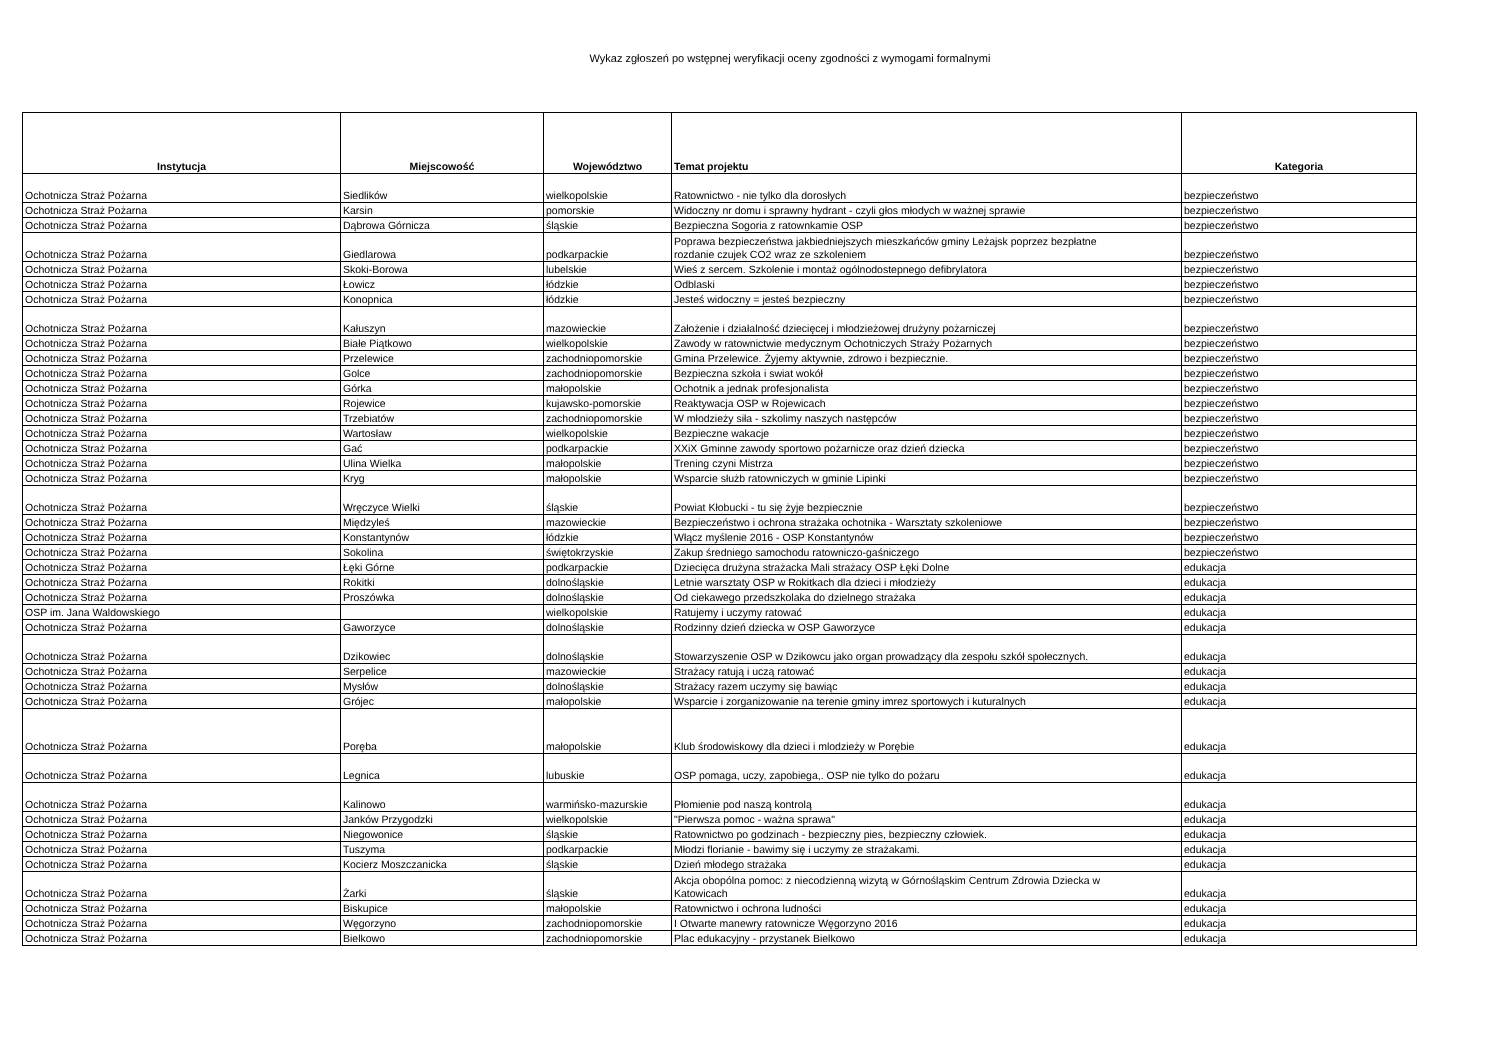Wykaz zgłoszeń po wstępnej weryfikacji oceny zgodności z wymogami formalnymi
| Instytucja | Miejscowość | Województwo | Temat projektu | Kategoria |
| --- | --- | --- | --- | --- |
| Ochotnicza Straż Pożarna | Siedlików | wielkopolskie | Ratownictwo - nie tylko dla dorosłych | bezpieczeństwo |
| Ochotnicza Straż Pożarna | Karsin | pomorskie | Widoczny nr domu i sprawny hydrant - czyli głos młodych w ważnej sprawie | bezpieczeństwo |
| Ochotnicza Straż Pożarna | Dąbrowa Górnicza | śląskie | Bezpieczna Sogoria z ratownkamie OSP | bezpieczeństwo |
| Ochotnicza Straż Pożarna | Giedlarowa | podkarpackie | Poprawa bezpieczeństwa jakbiedniejszych mieszkańców gminy Leżajsk poprzez bezpłatne rozdanie czujek CO2 wraz ze szkoleniem | bezpieczeństwo |
| Ochotnicza Straż Pożarna | Skoki-Borowa | lubelskie | Wieś z sercem. Szkolenie i montaż ogólnodostepnego defibrylatora | bezpieczeństwo |
| Ochotnicza Straż Pożarna | Łowicz | łódzkie | Odblaski | bezpieczeństwo |
| Ochotnicza Straż Pożarna | Konopnica | łódzkie | Jesteś widoczny = jesteś bezpieczny | bezpieczeństwo |
| Ochotnicza Straż Pożarna | Kałuszyn | mazowieckie | Założenie i działalność dziecięcej i młodzieżowej drużyny pożarniczej | bezpieczeństwo |
| Ochotnicza Straż Pożarna | Białe Piątkowo | wielkopolskie | Zawody w ratownictwie medycznym Ochotniczych Straży Pożarnych | bezpieczeństwo |
| Ochotnicza Straż Pożarna | Przelewice | zachodniopomorskie | Gmina Przelewice. Żyjemy aktywnie, zdrowo i bezpiecznie. | bezpieczeństwo |
| Ochotnicza Straż Pożarna | Golce | zachodniopomorskie | Bezpieczna szkoła i swiat wokół | bezpieczeństwo |
| Ochotnicza Straż Pożarna | Górka | małopolskie | Ochotnik a jednak profesjonalista | bezpieczeństwo |
| Ochotnicza Straż Pożarna | Rojewice | kujawsko-pomorskie | Reaktywacja OSP w Rojewicach | bezpieczeństwo |
| Ochotnicza Straż Pożarna | Trzebiatów | zachodniopomorskie | W młodzieży siła - szkolimy naszych następców | bezpieczeństwo |
| Ochotnicza Straż Pożarna | Wartosław | wielkopolskie | Bezpieczne wakacje | bezpieczeństwo |
| Ochotnicza Straż Pożarna | Gać | podkarpackie | XXiX Gminne zawody sportowo pożarnicze oraz dzień dziecka | bezpieczeństwo |
| Ochotnicza Straż Pożarna | Ulina Wielka | małopolskie | Trening czyni Mistrza | bezpieczeństwo |
| Ochotnicza Straż Pożarna | Kryg | małopolskie | Wsparcie służb ratowniczych w gminie Lipinki | bezpieczeństwo |
| Ochotnicza Straż Pożarna | Wręczyce Wielki | śląskie | Powiat Kłobucki - tu się żyje bezpiecznie | bezpieczeństwo |
| Ochotnicza Straż Pożarna | Międzyleś | mazowieckie | Bezpieczeństwo i ochrona strażaka ochotnika - Warsztaty szkoleniowe | bezpieczeństwo |
| Ochotnicza Straż Pożarna | Konstantynów | łódzkie | Włącz myślenie 2016 - OSP Konstantynów | bezpieczeństwo |
| Ochotnicza Straż Pożarna | Sokolina | świętokrzyskie | Zakup średniego samochodu ratowniczo-gaśniczego | bezpieczeństwo |
| Ochotnicza Straż Pożarna | Łęki Górne | podkarpackie | Dziecięca drużyna strażacka Mali strażacy OSP Łęki Dolne | edukacja |
| Ochotnicza Straż Pożarna | Rokitki | dolnośląskie | Letnie warsztaty OSP w Rokitkach dla dzieci i młodzieży | edukacja |
| Ochotnicza Straż Pożarna | Proszówka | dolnośląskie | Od ciekawego przedszkolaka do dzielnego strażaka | edukacja |
| OSP im. Jana Waldowskiego | | wielkopolskie | Ratujemy i uczymy ratować | edukacja |
| Ochotnicza Straż Pożarna | Gaworzyce | dolnośląskie | Rodzinny dzień dziecka w OSP Gaworzyce | edukacja |
| Ochotnicza Straż Pożarna | Dzikowiec | dolnośląskie | Stowarzyszenie OSP w Dzikowcu jako organ prowadzący dla zespołu szkół społecznych. | edukacja |
| Ochotnicza Straż Pożarna | Serpelice | mazowieckie | Strażacy ratują i uczą ratować | edukacja |
| Ochotnicza Straż Pożarna | Mysłów | dolnośląskie | Strażacy razem uczymy się bawiąc | edukacja |
| Ochotnicza Straż Pożarna | Grójec | małopolskie | Wsparcie i zorganizowanie na terenie gminy imrez sportowych i kuturalnych | edukacja |
| Ochotnicza Straż Pożarna | Poręba | małopolskie | Klub środowiskowy dla dzieci i mlodzieży w Porębie | edukacja |
| Ochotnicza Straż Pożarna | Legnica | lubuskie | OSP pomaga, uczy, zapobiega,. OSP nie tylko do pożaru | edukacja |
| Ochotnicza Straż Pożarna | Kalinowo | warmińsko-mazurskie | Płomienie pod naszą kontrolą | edukacja |
| Ochotnicza Straż Pożarna | Janków Przygodzki | wielkopolskie | "Pierwsza pomoc - ważna sprawa" | edukacja |
| Ochotnicza Straż Pożarna | Niegowonice | śląskie | Ratownictwo po godzinach - bezpieczny pies, bezpieczny człowiek. | edukacja |
| Ochotnicza Straż Pożarna | Tuszyma | podkarpackie | Młodzi florianie - bawimy się i uczymy ze strażakami. | edukacja |
| Ochotnicza Straż Pożarna | Kocierz Moszczanicka | śląskie | Dzień młodego strażaka | edukacja |
| Ochotnicza Straż Pożarna | Żarki | śląskie | Akcja obopólna pomoc: z niecodzienną wizytą w Górnośląskim Centrum Zdrowia Dziecka w Katowicach | edukacja |
| Ochotnicza Straż Pożarna | Biskupice | małopolskie | Ratownictwo i ochrona ludności | edukacja |
| Ochotnicza Straż Pożarna | Węgorzyno | zachodniopomorskie | I Otwarte manewry ratownicze Węgorzyno 2016 | edukacja |
| Ochotnicza Straż Pożarna | Bielkowo | zachodniopomorskie | Plac edukacyjny - przystanek Bielkowo | edukacja |